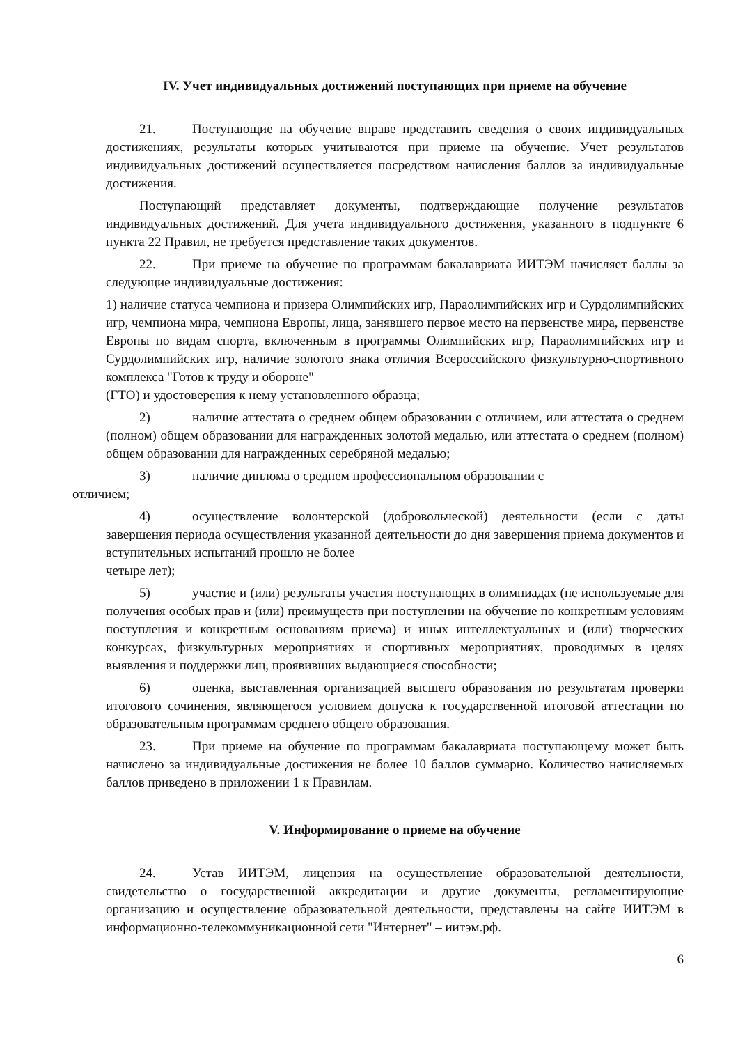IV. Учет индивидуальных достижений поступающих при приеме на обучение
21. Поступающие на обучение вправе представить сведения о своих индивидуальных достижениях, результаты которых учитываются при приеме на обучение. Учет результатов индивидуальных достижений осуществляется посредством начисления баллов за индивидуальные достижения.
Поступающий представляет документы, подтверждающие получение результатов индивидуальных достижений. Для учета индивидуального достижения, указанного в подпункте 6 пункта 22 Правил, не требуется представление таких документов.
22. При приеме на обучение по программам бакалавриата ИИТЭМ начисляет баллы за следующие индивидуальные достижения:
1) наличие статуса чемпиона и призера Олимпийских игр, Параолимпийских игр и Сурдолимпийских игр, чемпиона мира, чемпиона Европы, лица, занявшего первое место на первенстве мира, первенстве Европы по видам спорта, включенным в программы Олимпийских игр, Параолимпийских игр и Сурдолимпийских игр, наличие золотого знака отличия Всероссийского физкультурно-спортивного комплекса "Готов к труду и обороне"
(ГТО) и удостоверения к нему установленного образца;
2) наличие аттестата о среднем общем образовании с отличием, или аттестата о среднем (полном) общем образовании для награжденных золотой медалью, или аттестата о среднем (полном) общем образовании для награжденных серебряной медалью;
3) наличие диплома о среднем профессиональном образовании с
отличием;
4) осуществление волонтерской (добровольческой) деятельности (если с даты завершения периода осуществления указанной деятельности до дня завершения приема документов и вступительных испытаний прошло не более
четыре лет);
5) участие и (или) результаты участия поступающих в олимпиадах (не используемые для получения особых прав и (или) преимуществ при поступлении на обучение по конкретным условиям поступления и конкретным основаниям приема) и иных интеллектуальных и (или) творческих конкурсах, физкультурных мероприятиях и спортивных мероприятиях, проводимых в целях выявления и поддержки лиц, проявивших выдающиеся способности;
6) оценка, выставленная организацией высшего образования по результатам проверки итогового сочинения, являющегося условием допуска к государственной итоговой аттестации по образовательным программам среднего общего образования.
23. При приеме на обучение по программам бакалавриата поступающему может быть начислено за индивидуальные достижения не более 10 баллов суммарно. Количество начисляемых баллов приведено в приложении 1 к Правилам.
V. Информирование о приеме на обучение
24. Устав ИИТЭМ, лицензия на осуществление образовательной деятельности, свидетельство о государственной аккредитации и другие документы, регламентирующие организацию и осуществление образовательной деятельности, представлены на сайте ИИТЭМ в информационно-телекоммуникационной сети "Интернет" – иитэм.рф.
6